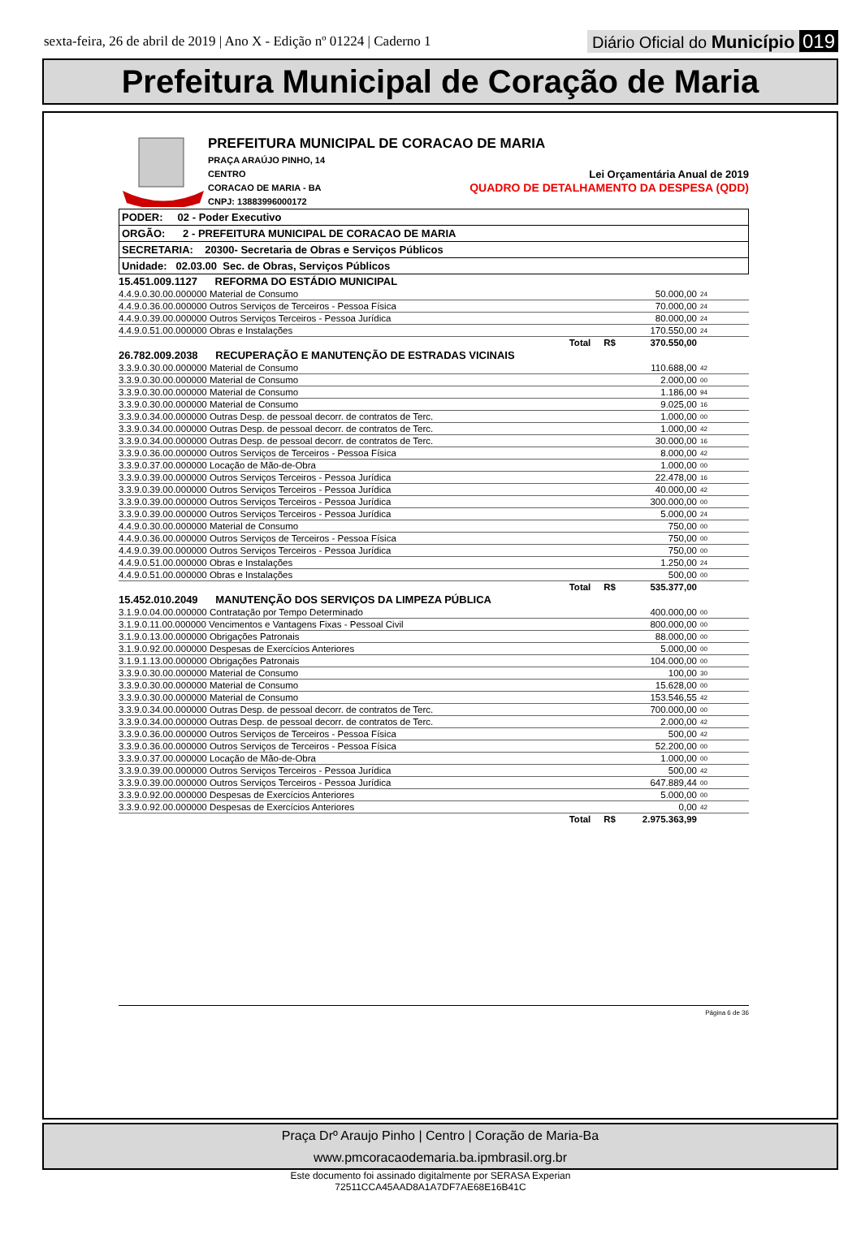sexta-feira, 26 de abril de 2019 | Ano X - Edição nº 01224 | Caderno 1
Diário Oficial do Município 019
Prefeitura Municipal de Coração de Maria
PREFEITURA MUNICIPAL DE CORACAO DE MARIA
PRAÇA ARAÚJO PINHO, 14
CENTRO
CORACAO DE MARIA - BA
CNPJ: 13883996000172 Lei Orçamentária Anual de 2019
QUADRO DE DETALHAMENTO DA DESPESA (QDD)
| PODER: 02 - Poder Executivo |
| ORGÃO: 2 - PREFEITURA MUNICIPAL DE CORACAO DE MARIA |
| SECRETARIA: 20300- Secretaria de Obras e Serviços Públicos |
| Unidade: 02.03.00 Sec. de Obras, Serviços Públicos |
| 15.451.009.1127 REFORMA DO ESTÁDIO MUNICIPAL | | | |
| 4.4.9.0.30.00.000000 Material de Consumo | | 50.000,00 | 24 |
| 4.4.9.0.36.00.000000 Outros Serviços de Terceiros - Pessoa Física | | 70.000,00 | 24 |
| 4.4.9.0.39.00.000000 Outros Serviços Terceiros - Pessoa Jurídica | | 80.000,00 | 24 |
| 4.4.9.0.51.00.000000 Obras e Instalações | | 170.550,00 | 24 |
| Total R$ | | 370.550,00 | |
| 26.782.009.2038 RECUPERAÇÃO E MANUTENÇÃO DE ESTRADAS VICINAIS | | | |
| 3.3.9.0.30.00.000000 Material de Consumo | | 110.688,00 | 42 |
| 3.3.9.0.30.00.000000 Material de Consumo | | 2.000,00 | 00 |
| 3.3.9.0.30.00.000000 Material de Consumo | | 1.186,00 | 94 |
| 3.3.9.0.30.00.000000 Material de Consumo | | 9.025,00 | 16 |
| 3.3.9.0.34.00.000000 Outras Desp. de pessoal decorr. de contratos de Terc. | | 1.000,00 | 00 |
| 3.3.9.0.34.00.000000 Outras Desp. de pessoal decorr. de contratos de Terc. | | 1.000,00 | 42 |
| 3.3.9.0.34.00.000000 Outras Desp. de pessoal decorr. de contratos de Terc. | | 30.000,00 | 16 |
| 3.3.9.0.36.00.000000 Outros Serviços de Terceiros - Pessoa Física | | 8.000,00 | 42 |
| 3.3.9.0.37.00.000000 Locação de Mão-de-Obra | | 1.000,00 | 00 |
| 3.3.9.0.39.00.000000 Outros Serviços Terceiros - Pessoa Jurídica | | 22.478,00 | 16 |
| 3.3.9.0.39.00.000000 Outros Serviços Terceiros - Pessoa Jurídica | | 40.000,00 | 42 |
| 3.3.9.0.39.00.000000 Outros Serviços Terceiros - Pessoa Jurídica | | 300.000,00 | 00 |
| 3.3.9.0.39.00.000000 Outros Serviços Terceiros - Pessoa Jurídica | | 5.000,00 | 24 |
| 4.4.9.0.30.00.000000 Material de Consumo | | 750,00 | 00 |
| 4.4.9.0.36.00.000000 Outros Serviços de Terceiros - Pessoa Física | | 750,00 | 00 |
| 4.4.9.0.39.00.000000 Outros Serviços Terceiros - Pessoa Jurídica | | 750,00 | 00 |
| 4.4.9.0.51.00.000000 Obras e Instalações | | 1.250,00 | 24 |
| 4.4.9.0.51.00.000000 Obras e Instalações | | 500,00 | 00 |
| Total R$ | | 535.377,00 | |
| 15.452.010.2049 MANUTENÇÃO DOS SERVIÇOS DA LIMPEZA PÚBLICA | | | |
| 3.1.9.0.04.00.000000 Contratação por Tempo Determinado | | 400.000,00 | 00 |
| 3.1.9.0.11.00.000000 Vencimentos e Vantagens Fixas - Pessoal Civil | | 800.000,00 | 00 |
| 3.1.9.0.13.00.000000 Obrigações Patronais | | 88.000,00 | 00 |
| 3.1.9.0.92.00.000000 Despesas de Exercícios Anteriores | | 5.000,00 | 00 |
| 3.1.9.1.13.00.000000 Obrigações Patronais | | 104.000,00 | 00 |
| 3.3.9.0.30.00.000000 Material de Consumo | | 100,00 | 30 |
| 3.3.9.0.30.00.000000 Material de Consumo | | 15.628,00 | 00 |
| 3.3.9.0.30.00.000000 Material de Consumo | | 153.546,55 | 42 |
| 3.3.9.0.34.00.000000 Outras Desp. de pessoal decorr. de contratos de Terc. | | 700.000,00 | 00 |
| 3.3.9.0.34.00.000000 Outras Desp. de pessoal decorr. de contratos de Terc. | | 2.000,00 | 42 |
| 3.3.9.0.36.00.000000 Outros Serviços de Terceiros - Pessoa Física | | 500,00 | 42 |
| 3.3.9.0.36.00.000000 Outros Serviços de Terceiros - Pessoa Física | | 52.200,00 | 00 |
| 3.3.9.0.37.00.000000 Locação de Mão-de-Obra | | 1.000,00 | 00 |
| 3.3.9.0.39.00.000000 Outros Serviços Terceiros - Pessoa Jurídica | | 500,00 | 42 |
| 3.3.9.0.39.00.000000 Outros Serviços Terceiros - Pessoa Jurídica | | 647.889,44 | 00 |
| 3.3.9.0.92.00.000000 Despesas de Exercícios Anteriores | | 5.000,00 | 00 |
| 3.3.9.0.92.00.000000 Despesas de Exercícios Anteriores | | 0,00 | 42 |
| Total R$ | | 2.975.363,99 | |
Página 6 de 36
Praça Drº Araujo Pinho | Centro | Coração de Maria-Ba
www.pmcoracaodemaria.ba.ipmbrasil.org.br
Este documento foi assinado digitalmente por SERASA Experian
72511CCA45AAD8A1A7DF7AE68E16B41C